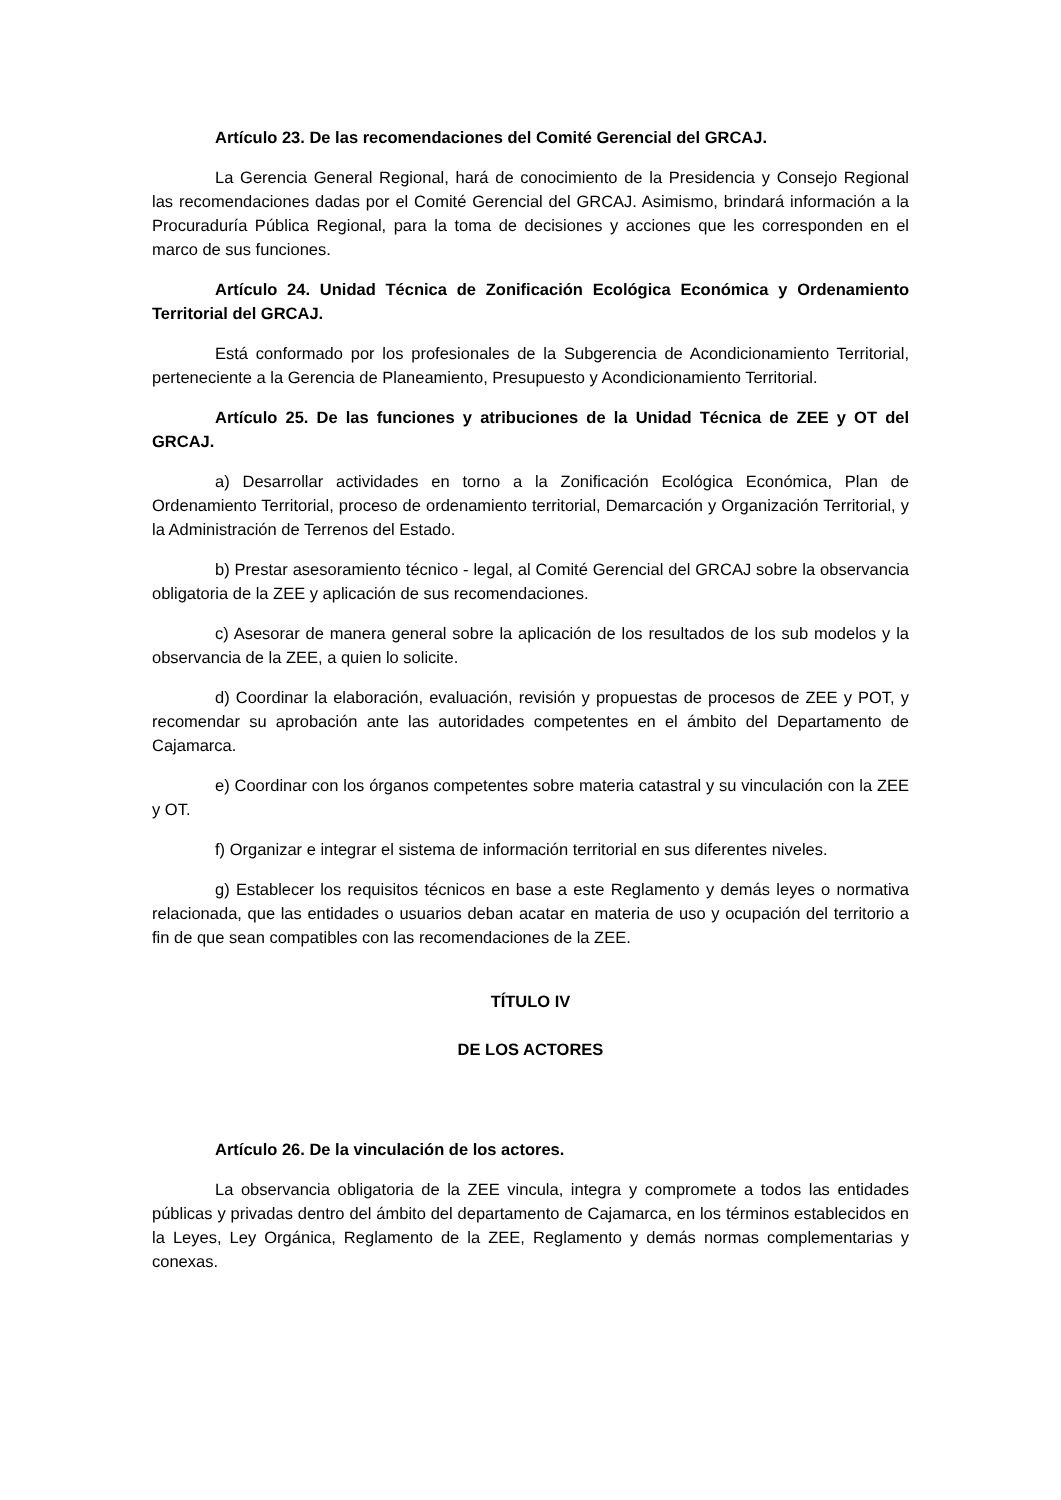Artículo 23. De las recomendaciones del Comité Gerencial del GRCAJ.
La Gerencia General Regional, hará de conocimiento de la Presidencia y Consejo Regional las recomendaciones dadas por el Comité Gerencial del GRCAJ. Asimismo, brindará información a la Procuraduría Pública Regional, para la toma de decisiones y acciones que les corresponden en el marco de sus funciones.
Artículo 24. Unidad Técnica de Zonificación Ecológica Económica y Ordenamiento Territorial del GRCAJ.
Está conformado por los profesionales de la Subgerencia de Acondicionamiento Territorial, perteneciente a la Gerencia de Planeamiento, Presupuesto y Acondicionamiento Territorial.
Artículo 25. De las funciones y atribuciones de la Unidad Técnica de ZEE y OT del GRCAJ.
a) Desarrollar actividades en torno a la Zonificación Ecológica Económica, Plan de Ordenamiento Territorial, proceso de ordenamiento territorial, Demarcación y Organización Territorial, y la Administración de Terrenos del Estado.
b) Prestar asesoramiento técnico - legal, al Comité Gerencial del GRCAJ sobre la observancia obligatoria de la ZEE y aplicación de sus recomendaciones.
c) Asesorar de manera general sobre la aplicación de los resultados de los sub modelos y la observancia de la ZEE, a quien lo solicite.
d) Coordinar la elaboración, evaluación, revisión y propuestas de procesos de ZEE y POT, y recomendar su aprobación ante las autoridades competentes en el ámbito del Departamento de Cajamarca.
e) Coordinar con los órganos competentes sobre materia catastral y su vinculación con la ZEE y OT.
f) Organizar e integrar el sistema de información territorial en sus diferentes niveles.
g) Establecer los requisitos técnicos en base a este Reglamento y demás leyes o normativa relacionada, que las entidades o usuarios deban acatar en materia de uso y ocupación del territorio a fin de que sean compatibles con las recomendaciones de la ZEE.
TÍTULO IV
DE LOS ACTORES
Artículo 26. De la vinculación de los actores.
La observancia obligatoria de la ZEE vincula, integra y compromete a todos las entidades públicas y privadas dentro del ámbito del departamento de Cajamarca, en los términos establecidos en la Leyes, Ley Orgánica, Reglamento de la ZEE, Reglamento y demás normas complementarias y conexas.